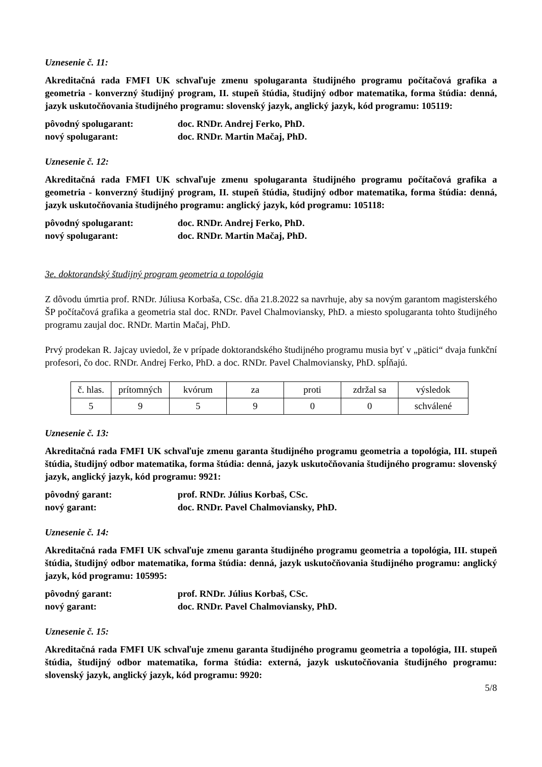Uznesenie č. 11:
Akreditačná rada FMFI UK schvaľuje zmenu spolugaranta študijného programu počítačová grafika a geometria - konverzný študijný program, II. stupeň štúdia, študijný odbor matematika, forma štúdia: denná, jazyk uskutočňovania študijného programu: slovenský jazyk, anglický jazyk, kód programu: 105119:
pôvodný spolugarant: doc. RNDr. Andrej Ferko, PhD.
nový spolugarant: doc. RNDr. Martin Mačaj, PhD.
Uznesenie č. 12:
Akreditačná rada FMFI UK schvaľuje zmenu spolugaranta študijného programu počítačová grafika a geometria - konverzný študijný program, II. stupeň štúdia, študijný odbor matematika, forma štúdia: denná, jazyk uskutočňovania študijného programu: anglický jazyk, kód programu: 105118:
pôvodný spolugarant: doc. RNDr. Andrej Ferko, PhD.
nový spolugarant: doc. RNDr. Martin Mačaj, PhD.
3e. doktorandský študijný program geometria a topológia
Z dôvodu úmrtia prof. RNDr. Júliusa Korbaša, CSc. dňa 21.8.2022 sa navrhuje, aby sa novým garantom magisterského ŠP počítačová grafika a geometria stal doc. RNDr. Pavel Chalmoviansky, PhD. a miesto spolugaranta tohto študijného programu zaujal doc. RNDr. Martin Mačaj, PhD.
Prvý prodekan R. Jajcay uviedol, že v prípade doktorandského študijného programu musia byť v „pätici“ dvaja funkční profesori, čo doc. RNDr. Andrej Ferko, PhD. a doc. RNDr. Pavel Chalmoviansky, PhD. spĺňajú.
| č. hlas. | prítomných | kvórum | za | proti | zdržal sa | výsledok |
| 5 | 9 | 5 | 9 | 0 | 0 | schválené |
Uznesenie č. 13:
Akreditačná rada FMFI UK schvaľuje zmenu garanta študijného programu geometria a topológia, III. stupeň štúdia, študijný odbor matematika, forma štúdia: denná, jazyk uskutočňovania študijného programu: slovenský jazyk, anglický jazyk, kód programu: 9921:
pôvodný garant: prof. RNDr. Július Korbaš, CSc.
nový garant: doc. RNDr. Pavel Chalmoviansky, PhD.
Uznesenie č. 14:
Akreditačná rada FMFI UK schvaľuje zmenu garanta študijného programu geometria a topológia, III. stupeň štúdia, študijný odbor matematika, forma štúdia: denná, jazyk uskutočňovania študijného programu: anglický jazyk, kód programu: 105995:
pôvodný garant: prof. RNDr. Július Korbaš, CSc.
nový garant: doc. RNDr. Pavel Chalmoviansky, PhD.
Uznesenie č. 15:
Akreditačná rada FMFI UK schvaľuje zmenu garanta študijného programu geometria a topológia, III. stupeň štúdia, študijný odbor matematika, forma štúdia: externá, jazyk uskutočňovania študijného programu: slovenský jazyk, anglický jazyk, kód programu: 9920:
5/8